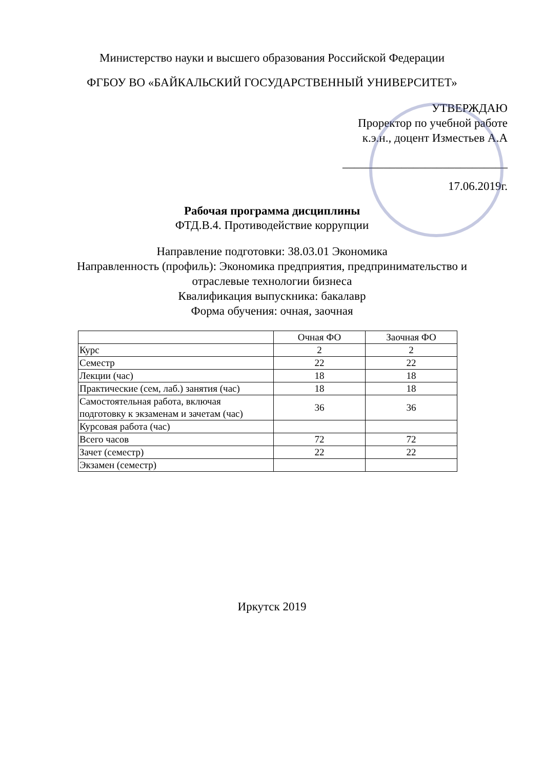Министерство науки и высшего образования Российской Федерации
ФГБОУ ВО «БАЙКАЛЬСКИЙ ГОСУДАРСТВЕННЫЙ УНИВЕРСИТЕТ»
УТВЕРЖДАЮ
Проректор по учебной работе
к.э.н., доцент Изместьев А.А
____________________________
17.06.2019г.
Рабочая программа дисциплины
ФТД.В.4. Противодействие коррупции
Направление подготовки: 38.03.01 Экономика
Направленность (профиль): Экономика предприятия, предпринимательство и
отраслевые технологии бизнеса
Квалификация выпускника: бакалавр
Форма обучения: очная, заочная
| | Очная ФО | Заочная ФО |
| Курс | 2 | 2 |
| Семестр | 22 | 22 |
| Лекции (час) | 18 | 18 |
| Практические (сем, лаб.) занятия (час) | 18 | 18 |
| Самостоятельная работа, включая подготовку к экзаменам и зачетам (час) | 36 | 36 |
| Курсовая работа (час) | | |
| Всего часов | 72 | 72 |
| Зачет (семестр) | 22 | 22 |
| Экзамен (семестр) | | |
Иркутск 2019